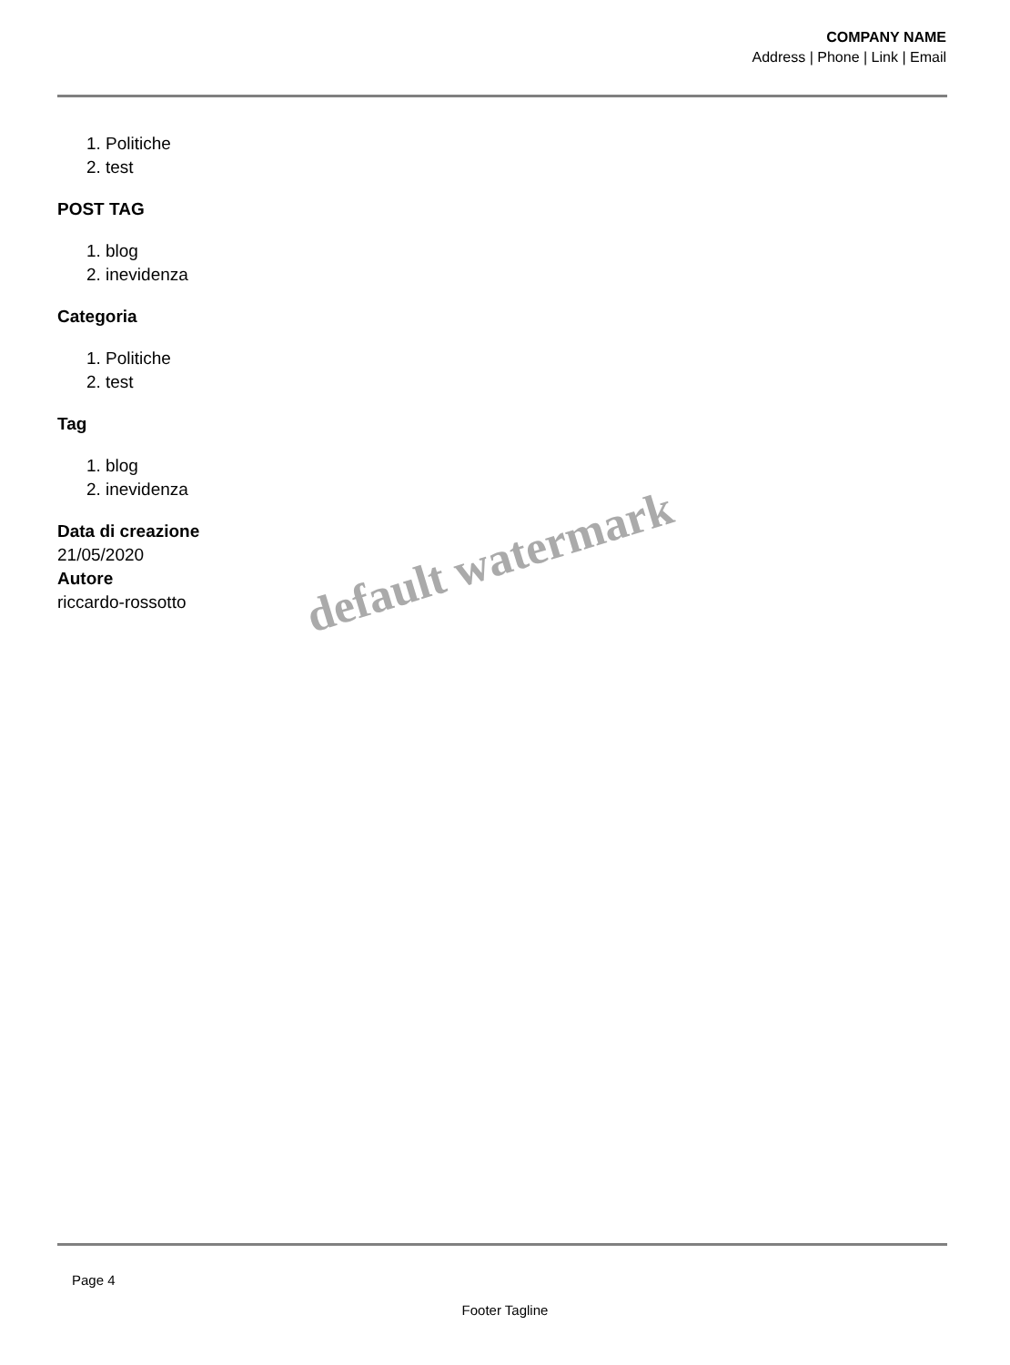COMPANY NAME
Address | Phone | Link | Email
1. Politiche
2. test
POST TAG
1. blog
2. inevidenza
Categoria
1. Politiche
2. test
Tag
1. blog
2. inevidenza
Data di creazione
21/05/2020
Autore
riccardo-rossotto
default watermark
Page 4
Footer Tagline